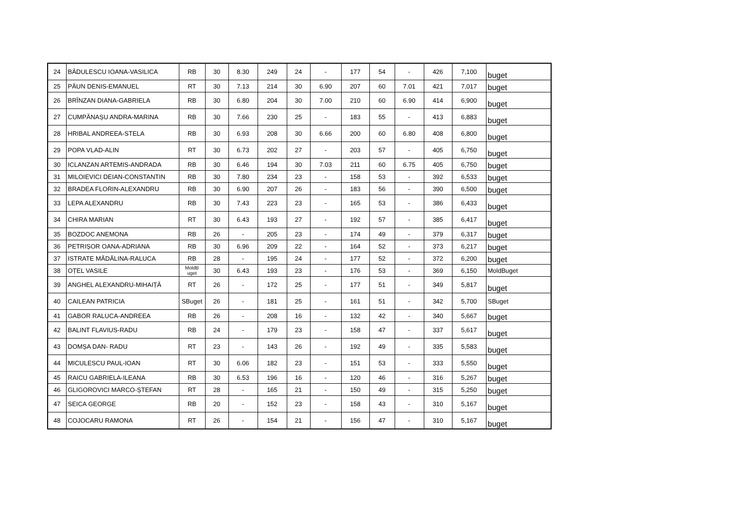| 24 | BĂDULESCU IOANA-VASILICA | RB | 30 | 8.30 | 249 | 24 | - | 177 | 54 | - | 426 | 7,100 | buget |
| 25 | PĂUN DENIS-EMANUEL | RT | 30 | 7.13 | 214 | 30 | 6.90 | 207 | 60 | 7.01 | 421 | 7,017 | buget |
| 26 | BRÎNZAN DIANA-GABRIELA | RB | 30 | 6.80 | 204 | 30 | 7.00 | 210 | 60 | 6.90 | 414 | 6,900 | buget |
| 27 | CUMPĂNAȘU ANDRA-MARINA | RB | 30 | 7.66 | 230 | 25 | - | 183 | 55 | - | 413 | 6,883 | buget |
| 28 | HRIBAL ANDREEA-STELA | RB | 30 | 6.93 | 208 | 30 | 6.66 | 200 | 60 | 6.80 | 408 | 6,800 | buget |
| 29 | POPA VLAD-ALIN | RT | 30 | 6.73 | 202 | 27 | - | 203 | 57 | - | 405 | 6,750 | buget |
| 30 | ICLANZAN ARTEMIS-ANDRADA | RB | 30 | 6.46 | 194 | 30 | 7.03 | 211 | 60 | 6.75 | 405 | 6,750 | buget |
| 31 | MILOIEVICI DEIAN-CONSTANTIN | RB | 30 | 7.80 | 234 | 23 | - | 158 | 53 | - | 392 | 6,533 | buget |
| 32 | BRADEA FLORIN-ALEXANDRU | RB | 30 | 6.90 | 207 | 26 | - | 183 | 56 | - | 390 | 6,500 | buget |
| 33 | LEPA ALEXANDRU | RB | 30 | 7.43 | 223 | 23 | - | 165 | 53 | - | 386 | 6,433 | buget |
| 34 | CHIRA MARIAN | RT | 30 | 6.43 | 193 | 27 | - | 192 | 57 | - | 385 | 6,417 | buget |
| 35 | BOZDOC ANEMONA | RB | 26 | - | 205 | 23 | - | 174 | 49 | - | 379 | 6,317 | buget |
| 36 | PETRIȘOR OANA-ADRIANA | RB | 30 | 6.96 | 209 | 22 | - | 164 | 52 | - | 373 | 6,217 | buget |
| 37 | ISTRATE MĂDĂLINA-RALUCA | RB | 28 | - | 195 | 24 | - | 177 | 52 | - | 372 | 6,200 | buget |
| 38 | OȚEL VASILE | MoldB uget | 30 | 6.43 | 193 | 23 | - | 176 | 53 | - | 369 | 6,150 | MoldBuget |
| 39 | ANGHEL ALEXANDRU-MIHAIȚĂ | RT | 26 | - | 172 | 25 | - | 177 | 51 | - | 349 | 5,817 | buget |
| 40 | CAILEAN PATRICIA | SBuget | 26 | - | 181 | 25 | - | 161 | 51 | - | 342 | 5,700 | SBuget |
| 41 | GABOR RALUCA-ANDREEA | RB | 26 | - | 208 | 16 | - | 132 | 42 | - | 340 | 5,667 | buget |
| 42 | BALINT FLAVIUS-RADU | RB | 24 | - | 179 | 23 | - | 158 | 47 | - | 337 | 5,617 | buget |
| 43 | DOMȘA DAN- RADU | RT | 23 | - | 143 | 26 | - | 192 | 49 | - | 335 | 5,583 | buget |
| 44 | MICULESCU PAUL-IOAN | RT | 30 | 6.06 | 182 | 23 | - | 151 | 53 | - | 333 | 5,550 | buget |
| 45 | RAICU GABRIELA-ILEANA | RB | 30 | 6.53 | 196 | 16 | - | 120 | 46 | - | 316 | 5,267 | buget |
| 46 | GLIGOROVICI MARCO-ȘTEFAN | RT | 28 | - | 165 | 21 | - | 150 | 49 | - | 315 | 5,250 | buget |
| 47 | SEICA GEORGE | RB | 20 | - | 152 | 23 | - | 158 | 43 | - | 310 | 5,167 | buget |
| 48 | COJOCARU RAMONA | RT | 26 | - | 154 | 21 | - | 156 | 47 | - | 310 | 5,167 | buget |